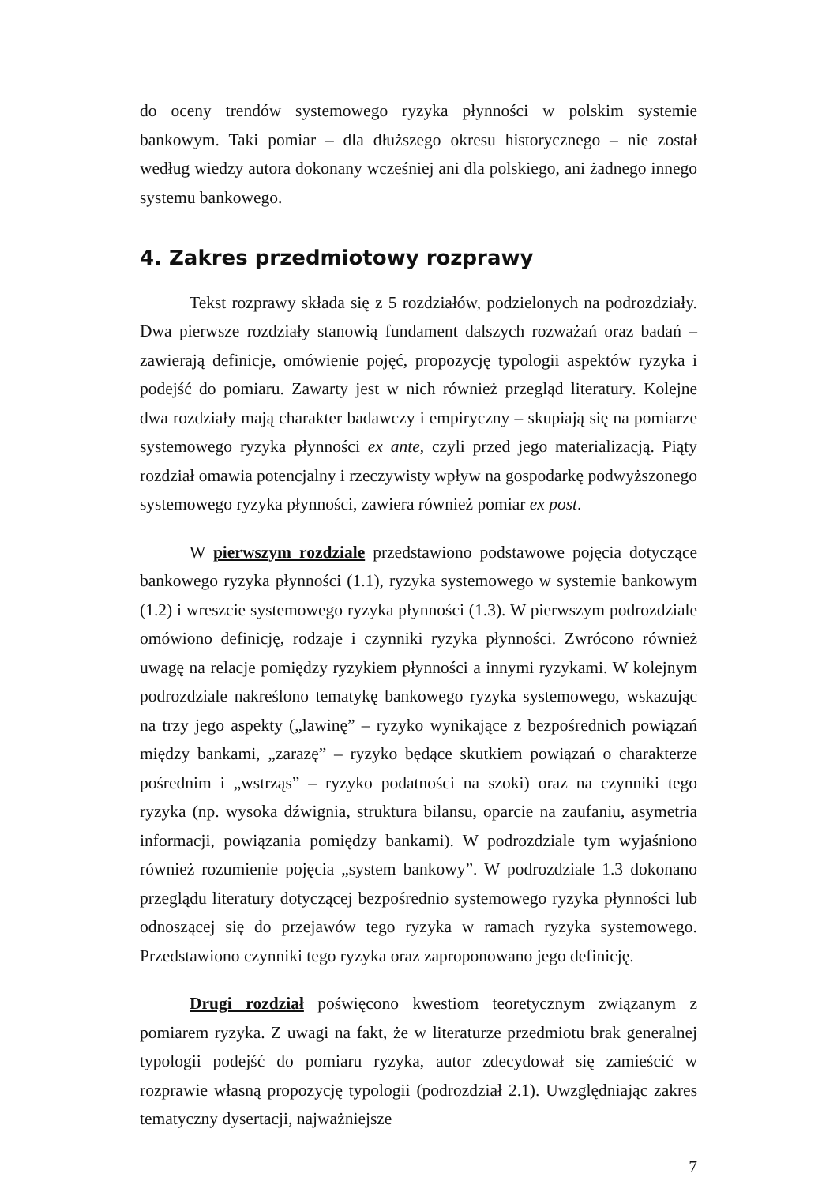do oceny trendów systemowego ryzyka płynności w polskim systemie bankowym. Taki pomiar – dla dłuższego okresu historycznego – nie został według wiedzy autora dokonany wcześniej ani dla polskiego, ani żadnego innego systemu bankowego.
4. Zakres przedmiotowy rozprawy
Tekst rozprawy składa się z 5 rozdziałów, podzielonych na podrozdziały. Dwa pierwsze rozdziały stanowią fundament dalszych rozważań oraz badań – zawierają definicje, omówienie pojęć, propozycję typologii aspektów ryzyka i podejść do pomiaru. Zawarty jest w nich również przegląd literatury. Kolejne dwa rozdziały mają charakter badawczy i empiryczny – skupiają się na pomiarze systemowego ryzyka płynności ex ante, czyli przed jego materializacją. Piąty rozdział omawia potencjalny i rzeczywisty wpływ na gospodarkę podwyższonego systemowego ryzyka płynności, zawiera również pomiar ex post.
W pierwszym rozdziale przedstawiono podstawowe pojęcia dotyczące bankowego ryzyka płynności (1.1), ryzyka systemowego w systemie bankowym (1.2) i wreszcie systemowego ryzyka płynności (1.3). W pierwszym podrozdziale omówiono definicję, rodzaje i czynniki ryzyka płynności. Zwrócono również uwagę na relacje pomiędzy ryzykiem płynności a innymi ryzykami. W kolejnym podrozdziale nakreślono tematykę bankowego ryzyka systemowego, wskazując na trzy jego aspekty („lawinę” – ryzyko wynikające z bezpośrednich powiązań między bankami, „zarazę” – ryzyko będące skutkiem powiązań o charakterze pośrednim i „wstrząs” – ryzyko podatności na szoki) oraz na czynniki tego ryzyka (np. wysoka dźwignia, struktura bilansu, oparcie na zaufaniu, asymetria informacji, powiązania pomiędzy bankami). W podrozdziale tym wyjaśniono również rozumienie pojęcia „system bankowy”. W podrozdziale 1.3 dokonano przeglądu literatury dotyczącej bezpośrednio systemowego ryzyka płynności lub odnoszącej się do przejawów tego ryzyka w ramach ryzyka systemowego. Przedstawiono czynniki tego ryzyka oraz zaproponowano jego definicję.
Drugi rozdział poświęcono kwestiom teoretycznym związanym z pomiarem ryzyka. Z uwagi na fakt, że w literaturze przedmiotu brak generalnej typologii podejść do pomiaru ryzyka, autor zdecydował się zamieścić w rozprawie własną propozycję typologii (podrozdział 2.1). Uwzględniając zakres tematyczny dysertacji, najważniejsze
7